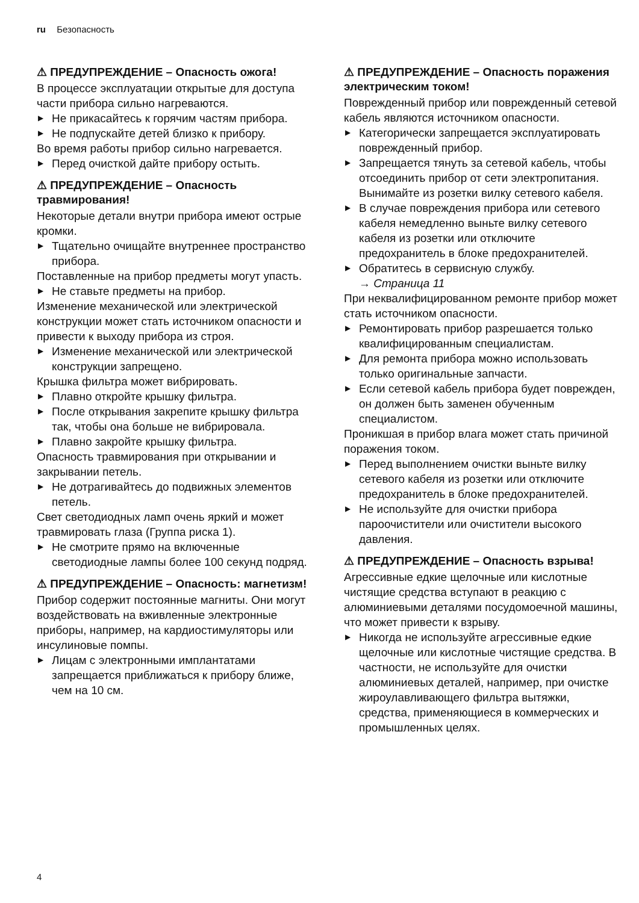ru Безопасность
⚠ ПРЕДУПРЕЖДЕНИЕ – Опасность ожога!
В процессе эксплуатации открытые для доступа части прибора сильно нагреваются.
▶ Не прикасайтесь к горячим частям прибора.
▶ Не подпускайте детей близко к прибору.
Во время работы прибор сильно нагревается.
▶ Перед очисткой дайте прибору остыть.
⚠ ПРЕДУПРЕЖДЕНИЕ – Опасность травмирования!
Некоторые детали внутри прибора имеют острые кромки.
▶ Тщательно очищайте внутреннее пространство прибора.
Поставленные на прибор предметы могут упасть.
▶ Не ставьте предметы на прибор.
Изменение механической или электрической конструкции может стать источником опасности и привести к выходу прибора из строя.
▶ Изменение механической или электрической конструкции запрещено.
Крышка фильтра может вибрировать.
▶ Плавно откройте крышку фильтра.
▶ После открывания закрепите крышку фильтра так, чтобы она больше не вибрировала.
▶ Плавно закройте крышку фильтра.
Опасность травмирования при открывании и закрывании петель.
▶ Не дотрагивайтесь до подвижных элементов петель.
Свет светодиодных ламп очень яркий и может травмировать глаза (Группа риска 1).
▶ Не смотрите прямо на включенные светодиодные лампы более 100 секунд подряд.
⚠ ПРЕДУПРЕЖДЕНИЕ – Опасность: магнетизм!
Прибор содержит постоянные магниты. Они могут воздействовать на вживленные электронные приборы, например, на кардиостимуляторы или инсулиновые помпы.
▶ Лицам с электронными имплантатами запрещается приближаться к прибору ближе, чем на 10 см.
⚠ ПРЕДУПРЕЖДЕНИЕ – Опасность поражения электрическим током!
Поврежденный прибор или поврежденный сетевой кабель являются источником опасности.
▶ Категорически запрещается эксплуатировать поврежденный прибор.
▶ Запрещается тянуть за сетевой кабель, чтобы отсоединить прибор от сети электропитания. Вынимайте из розетки вилку сетевого кабеля.
▶ В случае повреждения прибора или сетевого кабеля немедленно выньте вилку сетевого кабеля из розетки или отключите предохранитель в блоке предохранителей.
▶ Обратитесь в сервисную службу.
→ Страница 11
При неквалифицированном ремонте прибор может стать источником опасности.
▶ Ремонтировать прибор разрешается только квалифицированным специалистам.
▶ Для ремонта прибора можно использовать только оригинальные запчасти.
▶ Если сетевой кабель прибора будет поврежден, он должен быть заменен обученным специалистом.
Проникшая в прибор влага может стать причиной поражения током.
▶ Перед выполнением очистки выньте вилку сетевого кабеля из розетки или отключите предохранитель в блоке предохранителей.
▶ Не используйте для очистки прибора пароочистители или очистители высокого давления.
⚠ ПРЕДУПРЕЖДЕНИЕ – Опасность взрыва!
Агрессивные едкие щелочные или кислотные чистящие средства вступают в реакцию с алюминиевыми деталями посудомоечной машины, что может привести к взрыву.
▶ Никогда не используйте агрессивные едкие щелочные или кислотные чистящие средства. В частности, не используйте для очистки алюминиевых деталей, например, при очистке жироулавливающего фильтра вытяжки, средства, применяющиеся в коммерческих и промышленных целях.
4